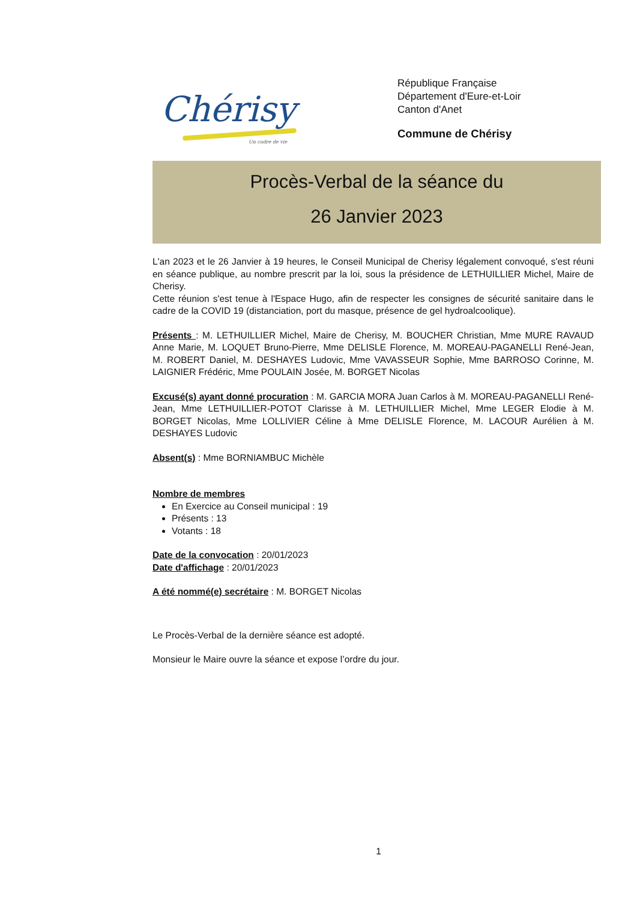Chérisy
Un cadre de vie
République Française
Département d'Eure-et-Loir
Canton d'Anet
Commune de Chérisy
Procès-Verbal de la séance du
26 Janvier 2023
L'an 2023 et le 26 Janvier à 19 heures, le Conseil Municipal de Cherisy légalement convoqué, s'est réuni en séance publique, au nombre prescrit par la loi, sous la présidence de LETHUILLIER Michel, Maire de Cherisy.
Cette réunion s'est tenue à l'Espace Hugo, afin de respecter les consignes de sécurité sanitaire dans le cadre de la COVID 19 (distanciation, port du masque, présence de gel hydroalcoolique).
Présents : M. LETHUILLIER Michel, Maire de Cherisy, M. BOUCHER Christian, Mme MURE RAVAUD Anne Marie, M. LOQUET Bruno-Pierre, Mme DELISLE Florence, M. MOREAU-PAGANELLI René-Jean, M. ROBERT Daniel, M. DESHAYES Ludovic, Mme VAVASSEUR Sophie, Mme BARROSO Corinne, M. LAIGNIER Frédéric, Mme POULAIN Josée, M. BORGET Nicolas
Excusé(s) ayant donné procuration : M. GARCIA MORA Juan Carlos à M. MOREAU-PAGANELLI René-Jean, Mme LETHUILLIER-POTOT Clarisse à M. LETHUILLIER Michel, Mme LEGER Elodie à M. BORGET Nicolas, Mme LOLLIVIER Céline à Mme DELISLE Florence, M. LACOUR Aurélien à M. DESHAYES Ludovic
Absent(s) : Mme BORNIAMBUC Michèle
Nombre de membres
En Exercice au Conseil municipal : 19
Présents : 13
Votants : 18
Date de la convocation : 20/01/2023
Date d'affichage : 20/01/2023
A été nommé(e) secrétaire : M. BORGET Nicolas
Le Procès-Verbal de la dernière séance est adopté.
Monsieur le Maire ouvre la séance et expose l’ordre du jour.
1